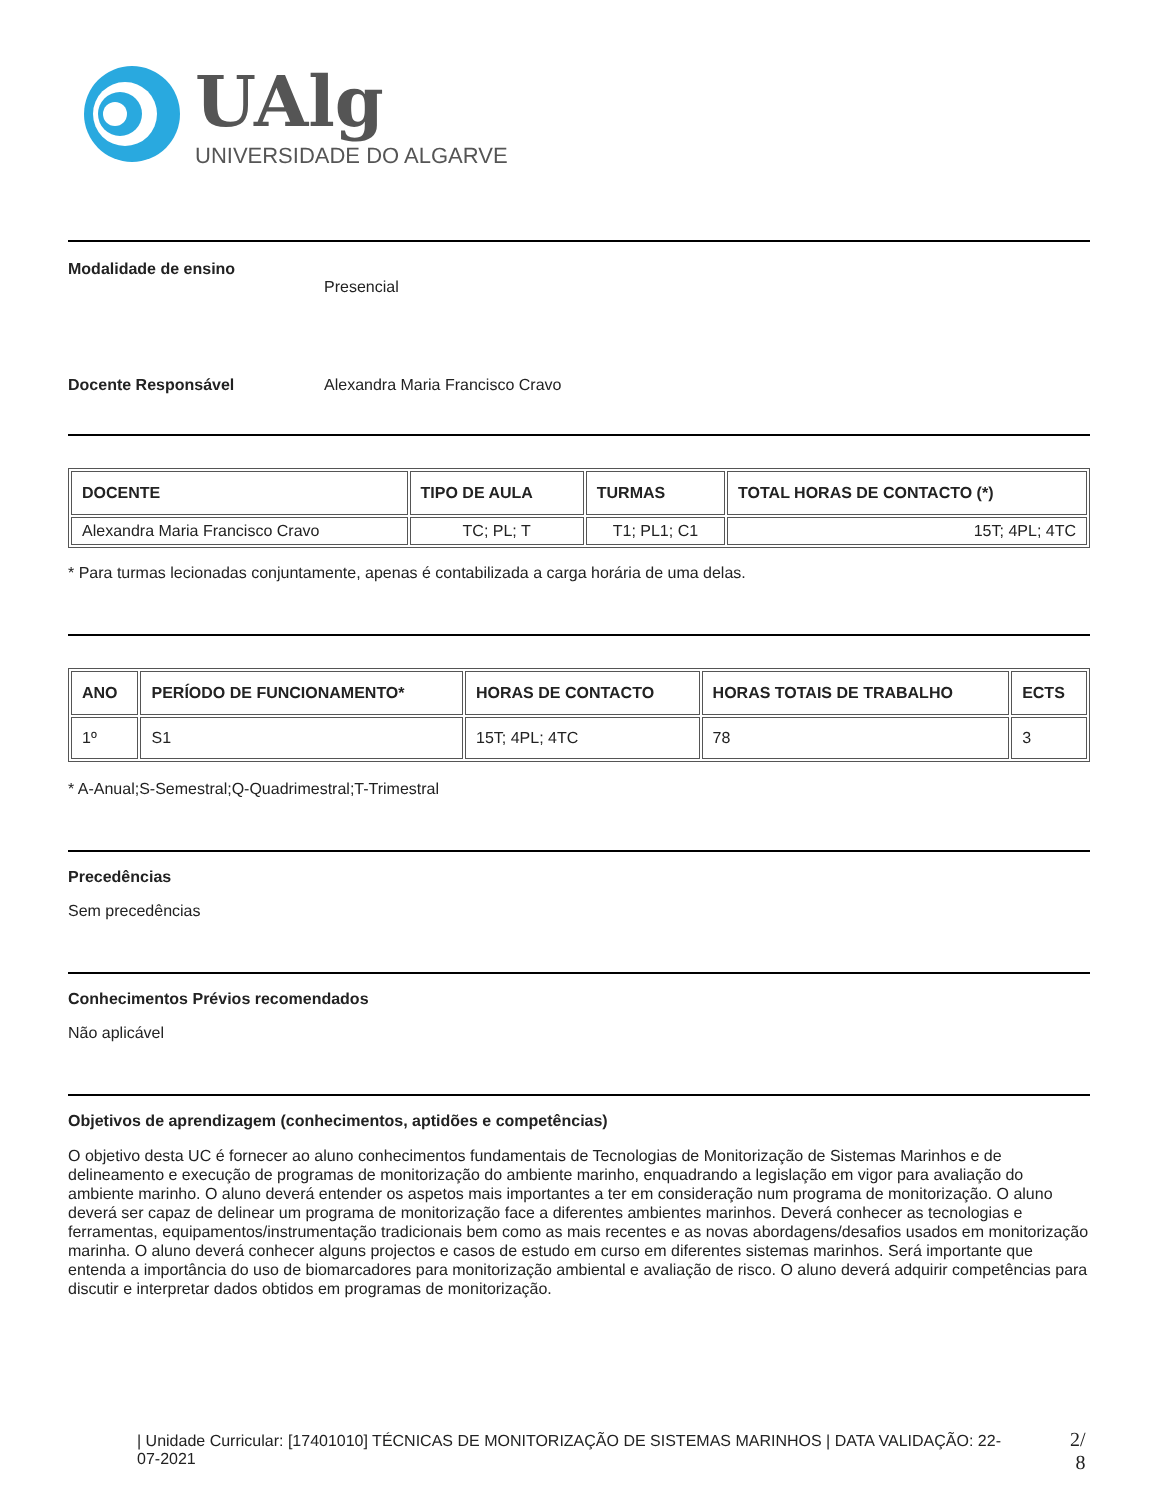UAlg
UNIVERSIDADE DO ALGARVE
Modalidade de ensino Presencial
Docente Responsável Alexandra Maria Francisco Cravo
| DOCENTE | TIPO DE AULA | TURMAS | TOTAL HORAS DE CONTACTO (*) |
| --- | --- | --- | --- |
| Alexandra Maria Francisco Cravo | TC; PL; T | T1; PL1; C1 | 15T; 4PL; 4TC |
* Para turmas lecionadas conjuntamente, apenas é contabilizada a carga horária de uma delas.
| ANO | PERÍODO DE FUNCIONAMENTO* | HORAS DE CONTACTO | HORAS TOTAIS DE TRABALHO | ECTS |
| --- | --- | --- | --- | --- |
| 1º | S1 | 15T; 4PL; 4TC | 78 | 3 |
* A-Anual;S-Semestral;Q-Quadrimestral;T-Trimestral
Precedências
Sem precedências
Conhecimentos Prévios recomendados
Não aplicável
Objetivos de aprendizagem (conhecimentos, aptidões e competências)
O objetivo desta UC é fornecer ao aluno conhecimentos fundamentais de Tecnologias de Monitorização de Sistemas Marinhos e de delineamento e execução de programas de monitorização do ambiente marinho, enquadrando a legislação em vigor para avaliação do ambiente marinho. O aluno deverá entender os aspetos mais importantes a ter em consideração num programa de monitorização. O aluno deverá ser capaz de delinear um programa de monitorização face a diferentes ambientes marinhos. Deverá conhecer as tecnologias e ferramentas, equipamentos/instrumentação tradicionais bem como as mais recentes e as novas abordagens/desafios usados em monitorização marinha. O aluno deverá conhecer alguns projectos e casos de estudo em curso em diferentes sistemas marinhos. Será importante que entenda a importância do uso de biomarcadores para monitorização ambiental e avaliação de risco. O aluno deverá adquirir competências para discutir e interpretar dados obtidos em programas de monitorização.
| Unidade Curricular: [17401010] TÉCNICAS DE MONITORIZAÇÃO DE SISTEMAS MARINHOS | DATA VALIDAÇÃO: 22-07-2021
2/
8